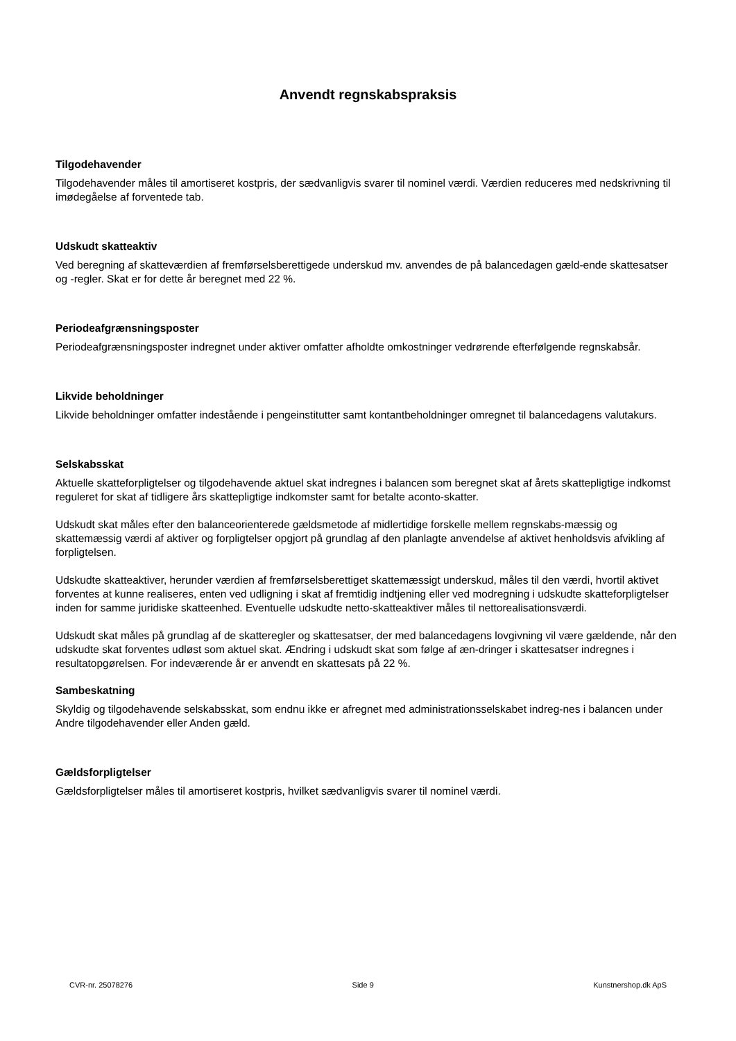Anvendt regnskabspraksis
Tilgodehavender
Tilgodehavender måles til amortiseret kostpris, der sædvanligvis svarer til nominel værdi. Værdien reduceres med nedskrivning til imødegåelse af forventede tab.
Udskudt skatteaktiv
Ved beregning af skatteværdien af fremførselsberettigede underskud mv. anvendes de på balancedagen gæld-ende skattesatser og -regler. Skat er for dette år beregnet med 22 %.
Periodeafgrænsningsposter
Periodeafgrænsningsposter indregnet under aktiver omfatter afholdte omkostninger vedrørende efterfølgende regnskabsår.
Likvide beholdninger
Likvide beholdninger omfatter indestående i pengeinstitutter samt kontantbeholdninger omregnet til balancedagens valutakurs.
Selskabsskat
Aktuelle skatteforpligtelser og tilgodehavende aktuel skat indregnes i balancen som beregnet skat af årets skattepligtige indkomst reguleret for skat af tidligere års skattepligtige indkomster samt for betalte aconto-skatter.
Udskudt skat måles efter den balanceorienterede gældsmetode af midlertidige forskelle mellem regnskabs-mæssig og skattemæssig værdi af aktiver og forpligtelser opgjort på grundlag af den planlagte anvendelse af aktivet henholdsvis afvikling af forpligtelsen.
Udskudte skatteaktiver, herunder værdien af fremførselsberettiget skattemæssigt underskud, måles til den værdi, hvortil aktivet forventes at kunne realiseres, enten ved udligning i skat af fremtidig indtjening eller ved modregning i udskudte skatteforpligtelser inden for samme juridiske skatteenhed. Eventuelle udskudte netto-skatteaktiver måles til nettorealisationsværdi.
Udskudt skat måles på grundlag af de skatteregler og skattesatser, der med balancedagens lovgivning vil være gældende, når den udskudte skat forventes udløst som aktuel skat. Ændring i udskudt skat som følge af æn-dringer i skattesatser indregnes i resultatopgørelsen. For indeværende år er anvendt en skattesats på 22 %.
Sambeskatning
Skyldig og tilgodehavende selskabsskat, som endnu ikke er afregnet med administrationsselskabet indreg-nes i balancen under Andre tilgodehavender eller Anden gæld.
Gældsforpligtelser
Gældsforpligtelser måles til amortiseret kostpris, hvilket sædvanligvis svarer til nominel værdi.
CVR-nr. 25078276 Side 9 Kunstnershop.dk ApS